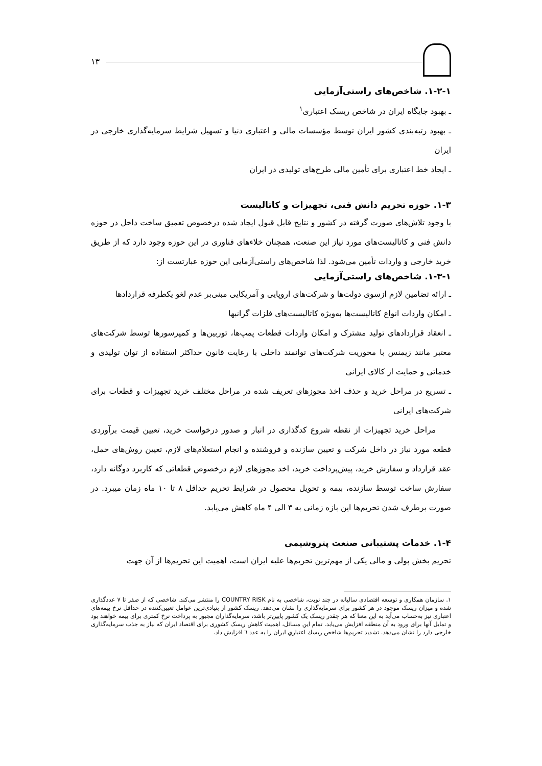۱۳
۱-۲-۱. شاخص‌های راستی‌آزمایی
ـ بهبود جایگاه ایران در شاخص ریسک اعتباری<sup>۱</sup>
ـ بهبود رتبه‌بندی کشور ایران توسط مؤسسات مالی و اعتباری دنیا و تسهیل شرایط سرمایه‌گذاری خارجی در ایران
ـ ایجاد خط اعتباری برای تأمین مالی طرح‌های تولیدی در ایران
۱-۳. حوزه تحریم دانش فنی، تجهیزات و کاتالیست
با وجود تلاش‌های صورت گرفته در کشور و نتایج قابل قبول ایجاد شده درخصوص تعمیق ساخت داخل در حوزه دانش فنی و کاتالیست‌های مورد نیاز این صنعت، همچنان خلاءهای فناوری در این حوزه وجود دارد که از طریق خرید خارجی و واردات تأمین می‌شود. لذا شاخص‌های راستی‌آزمایی این حوزه عبارتست از:
۱-۳-۱. شاخص‌های راستی‌آزمایی
ـ ارائه تضامین لازم ازسوی دولت‌ها و شرکت‌های اروپایی و آمریکایی مبنی‌بر عدم لغو یکطرفه قراردادها
ـ امکان واردات انواع کاتالیست‌ها به‌ویژه کاتالیست‌های فلزات گرانبها
ـ انعقاد قراردادهای تولید مشترک و امکان واردات قطعات پمپ‌ها، توربین‌ها و کمپرسورها توسط شرکت‌های معتبر مانند زیمنس با محوریت شرکت‌های توانمند داخلی با رعایت قانون حداکثر استفاده از توان تولیدی و خدماتی و حمایت از کالای ایرانی
ـ تسریع در مراحل خرید و حذف اخذ مجوزهای تعریف شده در مراحل مختلف خرید تجهیزات و قطعات برای شرکت‌های ایرانی
مراحل خرید تجهیزات از نقطه شروع کدگذاری در انبار و صدور درخواست خرید، تعیین قیمت برآوردی قطعه مورد نیاز در داخل شرکت و تعیین سازنده و فروشنده و انجام استعلام‌های لازم، تعیین روش‌های حمل، عقد قرارداد و سفارش خرید، پیش‌پرداخت خرید، اخذ مجوزهای لازم درخصوص قطعاتی که کاربرد دوگانه دارد، سفارش ساخت توسط سازنده، بیمه و تحویل محصول در شرایط تحریم حداقل ۸ تا ۱۰ ماه زمان میبرد. در صورت برطرف شدن تحریم‌ها این بازه زمانی به ۳ الی ۴ ماه کاهش می‌یابد.
۱-۴. خدمات پشتیبانی صنعت پتروشیمی
تحریم بخش پولی و مالی یکی از مهم‌ترین تحریم‌ها علیه ایران است، اهمیت این تحریم‌ها از آن جهت
۱. سازمان همکاری و توسعه اقتصادی سالیانه در چند نوبت، شاخصی به نام COUNTRY RISK را منتشر می‌کند. شاخصی که از صفر تا ۷ عددگذاری شده و میزان ریسک موجود در هر کشور برای سرمایه‌گذاری را نشان می‌دهد. ریسک کشور از بنیادی‌ترین عوامل تعیین‌کننده در حداقل نرخ بیمه‌های اعتباری نیز به‌حساب می‌آید به این معنا که هر چقدر ریسک یک کشور پایین‌تر باشد، سرمایه‌گذاران مجبور به پرداخت نرخ کمتری برای بیمه خواهند بود و تمایل آنها برای ورود به آن منطقه افزایش می‌یابد. تمام این مسائل، اهمیت کاهش ریسک کشوری برای اقتصاد ایران که نیاز به جذب سرمایه‌گذاری خارجی دارد را نشان می‌دهد. تشدید تحریم‌ها شاخص ریسك اعتباري ایران را به عدد ٦ افزایش داد.